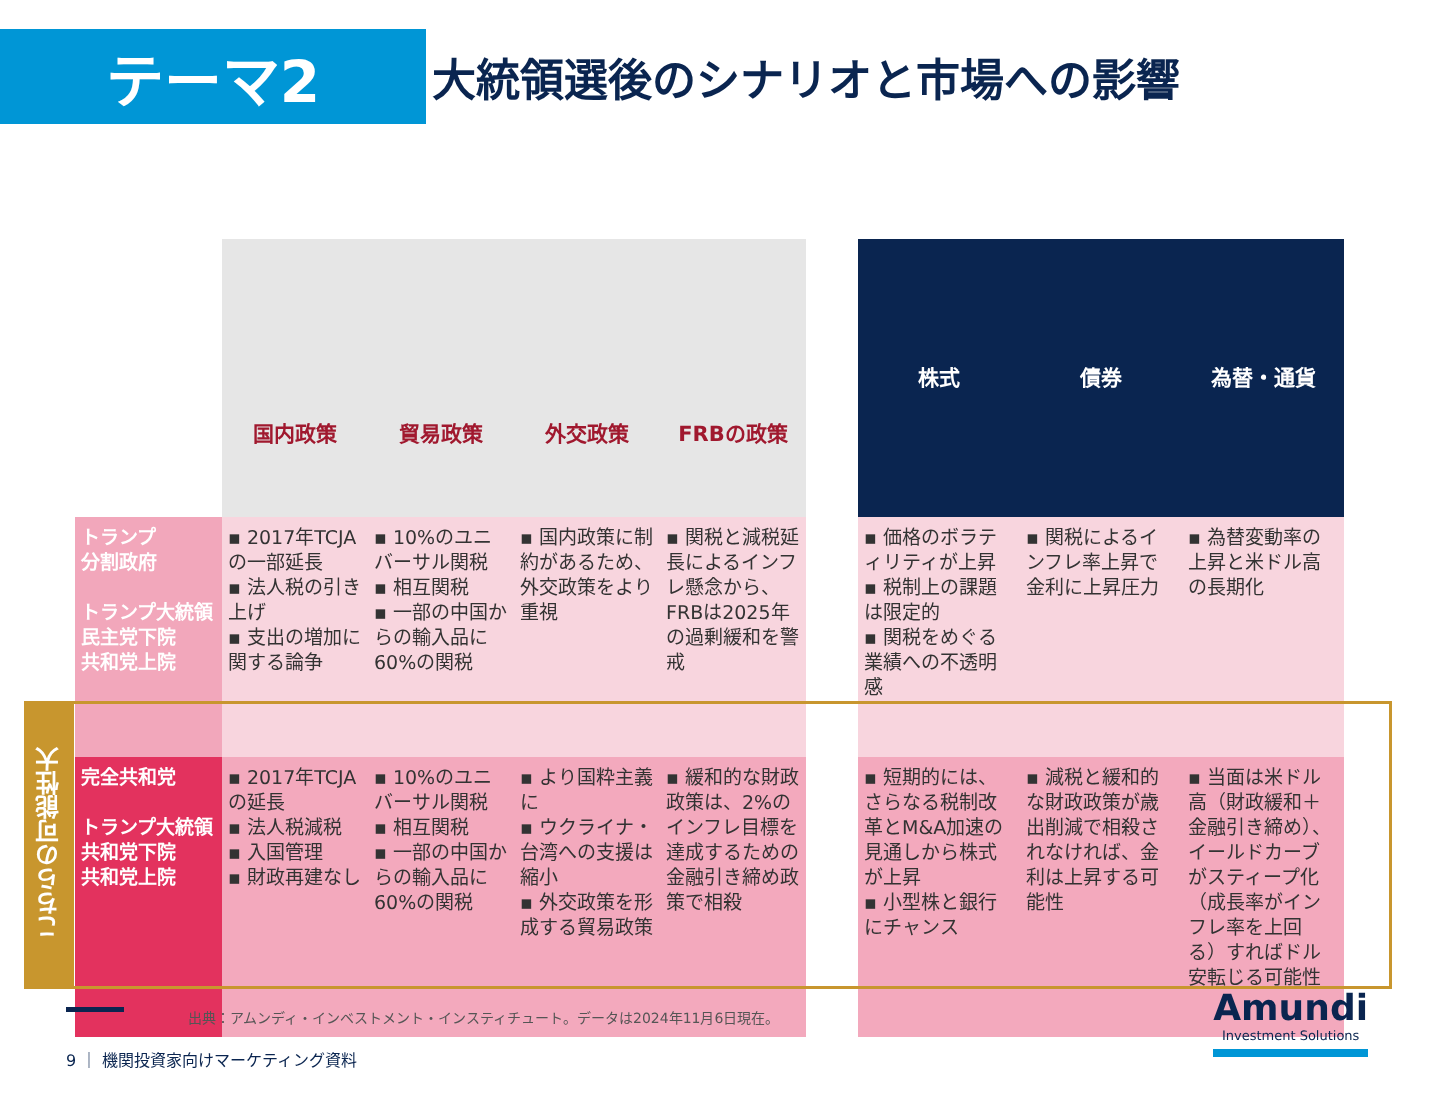テーマ2
大統領選後のシナリオと市場への影響
| | 国内政策 | 貿易政策 | 外交政策 | FRBの政策 | | 株式 | 債券 | 為替・通貨 |
| トランプ 分割政府 トランプ大統領 民主党下院 共和党上院 | ▪ 2017年TCJAの一部延長 ▪ 法人税の引き上げ ▪ 支出の増加に関する論争 | ▪ 10%のユニバーサル関税 ▪ 相互関税 ▪ 一部の中国からの輸入品に60%の関税 | ▪ 国内政策に制約があるため、外交政策をより重視 | ▪ 関税と減税延長によるインフレ懸念から、FRBは2025年の過剰緩和を警戒 | | ▪ 価格のボラティリティが上昇 ▪ 税制上の課題は限定的 ▪ 関税をめぐる業績への不透明感 | ▪ 関税によるインフレ率上昇で金利に上昇圧力 | ▪ 為替変動率の上昇と米ドル高の長期化 |
| 完全共和党 トランプ大統領 共和党下院 共和党上院 | ▪ 2017年TCJAの延長 ▪ 法人税減税 ▪ 入国管理 ▪ 財政再建なし | ▪ 10%のユニバーサル関税 ▪ 相互関税 ▪ 一部の中国からの輸入品に60%の関税 | ▪ より国粋主義に ▪ ウクライナ・台湾への支援は縮小 ▪ 外交政策を形成する貿易政策 | ▪ 緩和的な財政政策は、2%のインフレ目標を達成するための金融引き締め政策で相殺 | | ▪ 短期的には、さらなる税制改革とM&A加速の見通しから株式が上昇 ▪ 小型株と銀行にチャンス | ▪ 減税と緩和的な財政政策が歳出削減で相殺されなければ、金利は上昇する可能性 | ▪ 当面は米ドル高（財政緩和＋金融引き締め）、イールドカーブがスティープ化（成長率がインフレ率を上回る）すればドル安転じる可能性 |
こちらの可能性大
出典：アムンディ・インベストメント・インスティチュート。データは2024年11月6日現在。
9 ｜ 機関投資家向けマーケティング資料
Amundi
Investment Solutions